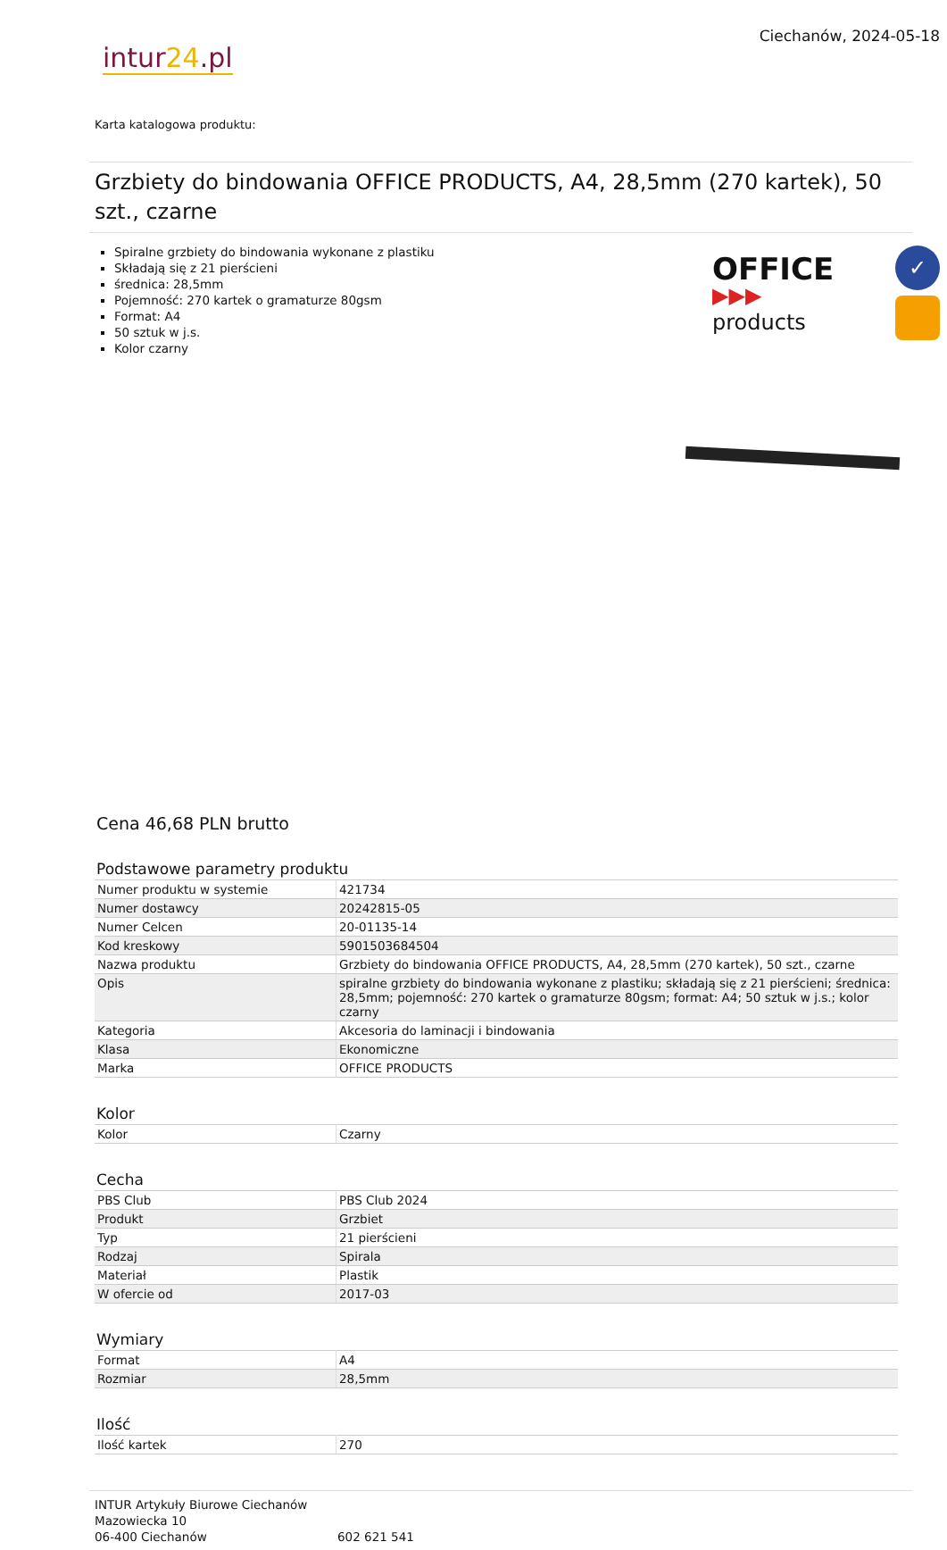intur24.pl
Ciechanów, 2024-05-18
Karta katalogowa produktu:
Grzbiety do bindowania OFFICE PRODUCTS, A4, 28,5mm (270 kartek), 50 szt., czarne
Spiralne grzbiety do bindowania wykonane z plastiku
Składają się z 21 pierścieni
średnica: 28,5mm
Pojemność: 270 kartek o gramaturze 80gsm
Format: A4
50 sztuk w j.s.
Kolor czarny
OFFICE
▶▶▶ products
✓
Cena 46,68 PLN brutto
Podstawowe parametry produktu
| Numer produktu w systemie | 421734 |
| Numer dostawcy | 20242815-05 |
| Numer Celcen | 20-01135-14 |
| Kod kreskowy | 5901503684504 |
| Nazwa produktu | Grzbiety do bindowania OFFICE PRODUCTS, A4, 28,5mm (270 kartek), 50 szt., czarne |
| Opis | spiralne grzbiety do bindowania wykonane z plastiku; składają się z 21 pierścieni; średnica: 28,5mm; pojemność: 270 kartek o gramaturze 80gsm; format: A4; 50 sztuk w j.s.; kolor czarny |
| Kategoria | Akcesoria do laminacji i bindowania |
| Klasa | Ekonomiczne |
| Marka | OFFICE PRODUCTS |
Kolor
| Kolor | Czarny |
Cecha
| PBS Club | PBS Club 2024 |
| Produkt | Grzbiet |
| Typ | 21 pierścieni |
| Rodzaj | Spirala |
| Materiał | Plastik |
| W ofercie od | 2017-03 |
Wymiary
| Format | A4 |
| Rozmiar | 28,5mm |
Ilość
| Ilość kartek | 270 |
INTUR Artykuły Biurowe Ciechanów
Mazowiecka 10
06-400 Ciechanów
602 621 541